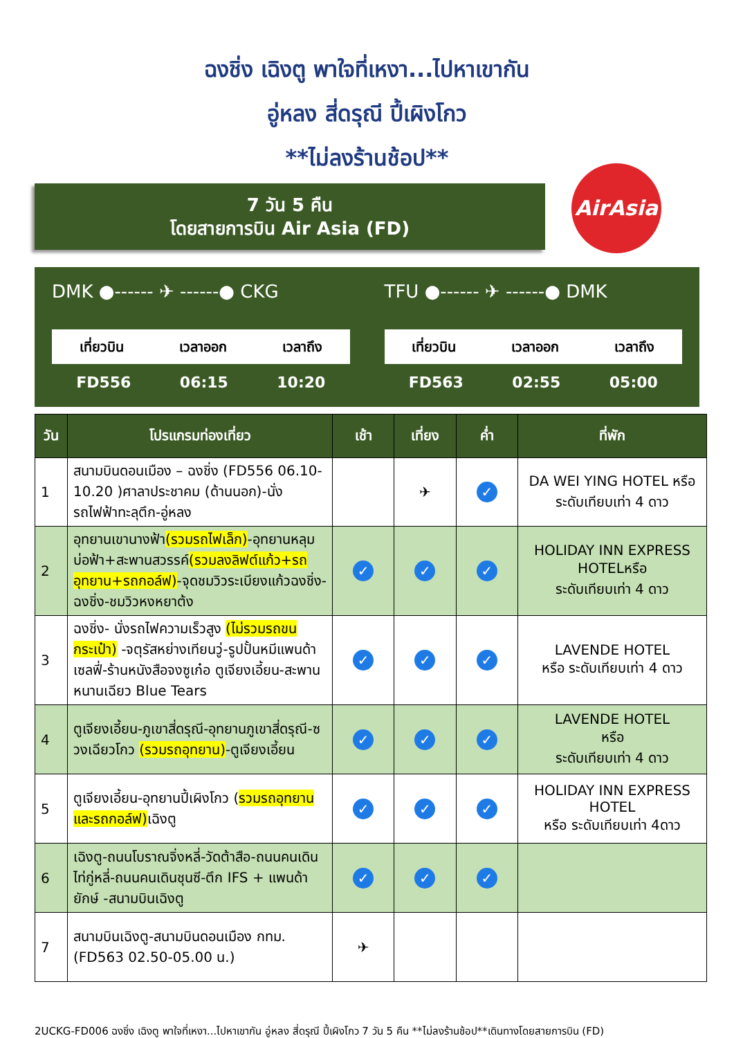ฉงชิ่ง เฉิงตู พาใจที่เหงา...ไปหาเขากัน
อู่หลง สี่ดรุณี ปี้เผิงโกว
**ไม่ลงร้านช้อป**
7 วัน 5 คืน
โดยสายการบิน Air Asia (FD)
AirAsia
DMK ●------ ✈ ------● CKG
เที่ยวบิน เวลาออก เวลาถึง
FD556 06:15 10:20
TFU ●------ ✈ ------● DMK
เที่ยวบิน เวลาออก เวลาถึง
FD563 02:55 05:00
| วัน | โปรแกรมท่องเที่ยว | เช้า | เที่ยง | ค่ำ | ที่พัก |
| --- | --- | --- | --- | --- | --- |
| 1 | สนามบินดอนเมือง – ฉงชิ่ง (FD556 06.10-10.20 )ศาลาประชาคม (ด้านนอก)-นั่งรถไฟฟ้าทะลุตึก-อู่หลง | | ✈ | ✓ | DA WEI YING HOTEL หรือ ระดับเทียบเท่า 4 ดาว |
| 2 | อุทยานเขานางฟ้า (รวมรถไฟเล็ก) -อุทยานหลุมบ่อฟ้า+สะพานสวรรค์ (รวมลงลิฟต์แก้ว+รถอุทยาน+รถกอล์ฟ) -จุดชมวิวระเบียงแก้วฉงชิ่ง-ฉงชิ่ง-ชมวิวหงหยาต้ง | ✓ | ✓ | ✓ | HOLIDAY INN EXPRESS HOTELหรือ ระดับเทียบเท่า 4 ดาว |
| 3 | ฉงชิ่ง- นั่งรถไฟความเร็วสูง (ไม่รวมรถขนกระเป๋า) -จตุรัสหย่างเทียนวู่-รูปปั้นหมีแพนด้าเซลฟี่-ร้านหนังสือจงซูเก๋อ ตูเจียงเอี้ยน-สะพานหนานเฉียว Blue Tears | ✓ | ✓ | ✓ | LAVENDE HOTEL หรือ ระดับเทียบเท่า 4 ดาว |
| 4 | ตูเจียงเอี้ยน-ภูเขาสี่ดรุณี-อุทยานภูเขาสี่ดรุณี-ซวงเฉียวโกว (รวมรถอุทยาน) -ตูเจียงเอี้ยน | ✓ | ✓ | ✓ | LAVENDE HOTEL หรือ ระดับเทียบเท่า 4 ดาว |
| 5 | ตูเจียงเอี้ยน-อุทยานปี้เผิงโกว ( รวมรถอุทยานและรถกอล์ฟ) เฉิงตู | ✓ | ✓ | ✓ | HOLIDAY INN EXPRESS HOTEL หรือ ระดับเทียบเท่า 4ดาว |
| 6 | เฉิงตู-ถนนโบราณจิ่งหลี่-วัดต้าสือ-ถนนคนเดินไท่กู่หลี่-ถนนคนเดินชุนซี-ตึก IFS + แพนด้ายักษ์ -สนามบินเฉิงตู | ✓ | ✓ | ✓ | |
| 7 | สนามบินเฉิงตู-สนามบินดอนเมือง กทม. (FD563 02.50-05.00 น.) | ✈ | | | |
2UCKG-FD006 ฉงชิ่ง เฉิงตู พาใจที่เหงา...ไปหาเขากัน อู่หลง สี่ดรุณี ปี้เผิงโกว 7 วัน 5 คืน **ไม่ลงร้านช้อป**เดินทางโดยสายการบิน (FD)